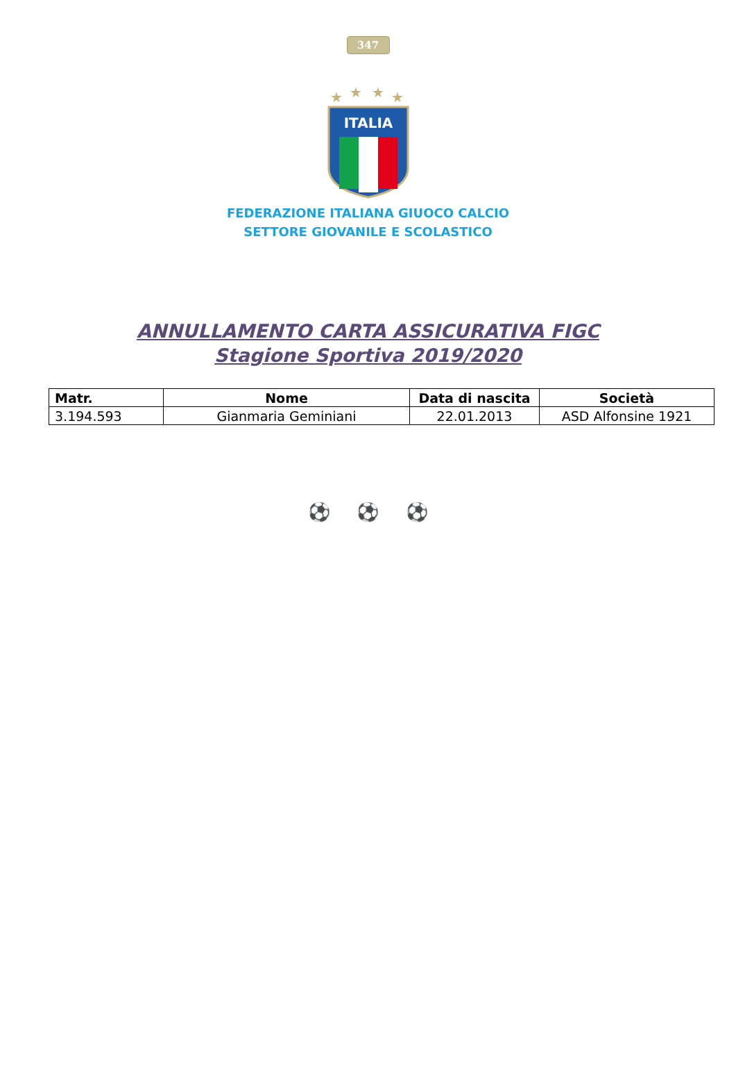347
★
★
★
★
ITALIA
FEDERAZIONE ITALIANA GIUOCO CALCIO
SETTORE GIOVANILE E SCOLASTICO
ANNULLAMENTO CARTA ASSICURATIVA FIGC
Stagione Sportiva 2019/2020
| Matr. | Nome | Data di nascita | Società |
| --- | --- | --- | --- |
| 3.194.593 | Gianmaria Geminiani | 22.01.2013 | ASD Alfonsine 1921 |
⚽ ⚽ ⚽